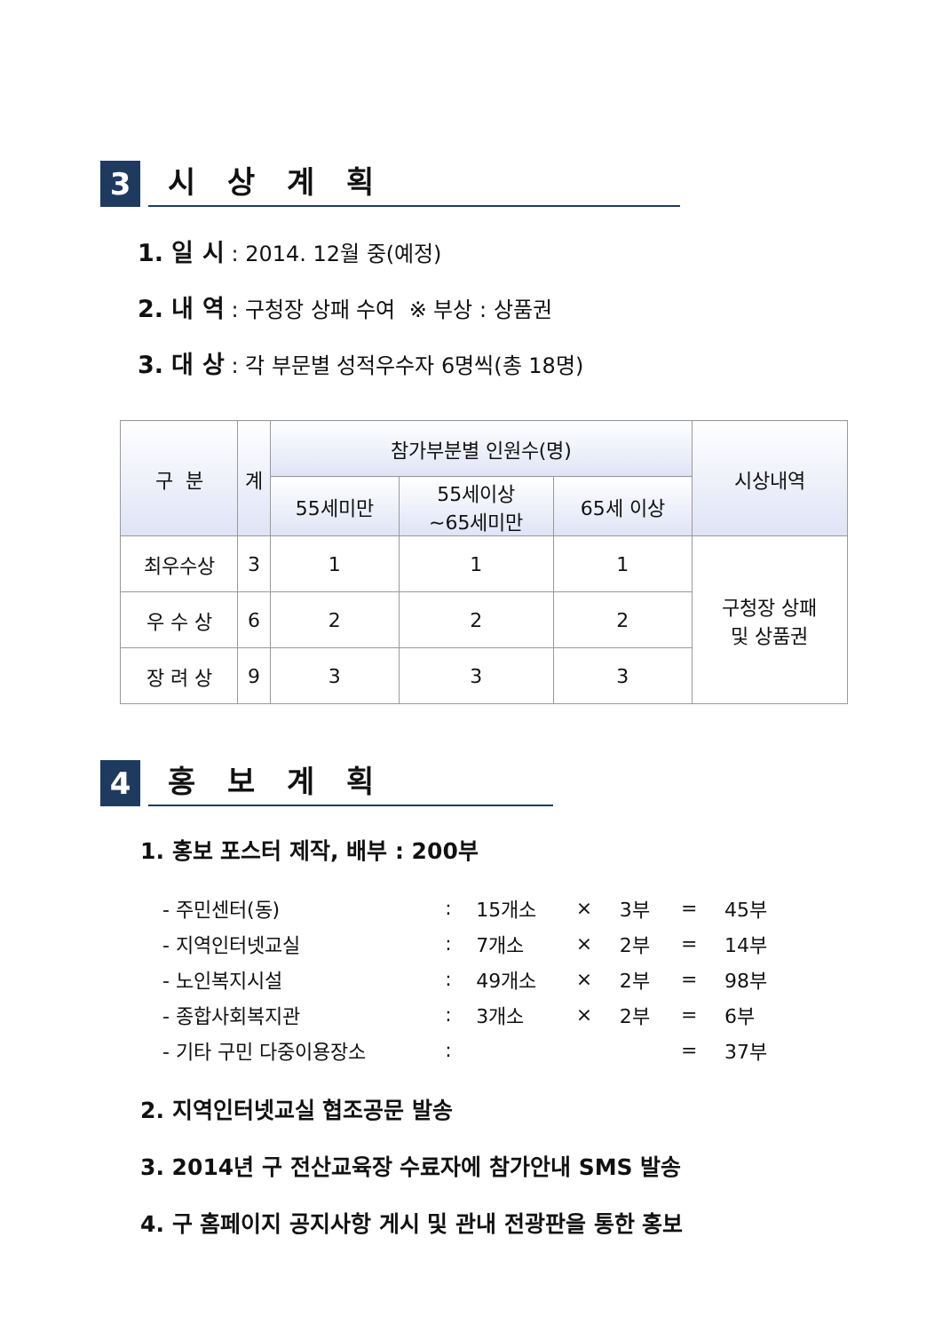3
시 상 계 획
1. 일 시 : 2014. 12월 중(예정)
2. 내 역 : 구청장 상패 수여 ※ 부상 : 상품권
3. 대 상 : 각 부문별 성적우수자 6명씩(총 18명)
| 구 분 | 계 | 참가부분별 인원수(명) | | | 시상내역 |
| --- | --- | --- | --- | --- | --- |
| | | 55세미만 | 55세이상 ~65세미만 | 65세 이상 | |
| 최우수상 | 3 | 1 | 1 | 1 | 구청장 상패 및 상품권 |
| 우 수 상 | 6 | 2 | 2 | 2 | |
| 장 려 상 | 9 | 3 | 3 | 3 | |
4
홍 보 계 획
1. 홍보 포스터 제작, 배부 : 200부
| - 주민센터(동) | : | 15개소 | × | 3부 | = | 45부 |
| - 지역인터넷교실 | : | 7개소 | × | 2부 | = | 14부 |
| - 노인복지시설 | : | 49개소 | × | 2부 | = | 98부 |
| - 종합사회복지관 | : | 3개소 | × | 2부 | = | 6부 |
| - 기타 구민 다중이용장소 | : | | | | = | 37부 |
2. 지역인터넷교실 협조공문 발송
3. 2014년 구 전산교육장 수료자에 참가안내 SMS 발송
4. 구 홈페이지 공지사항 게시 및 관내 전광판을 통한 홍보